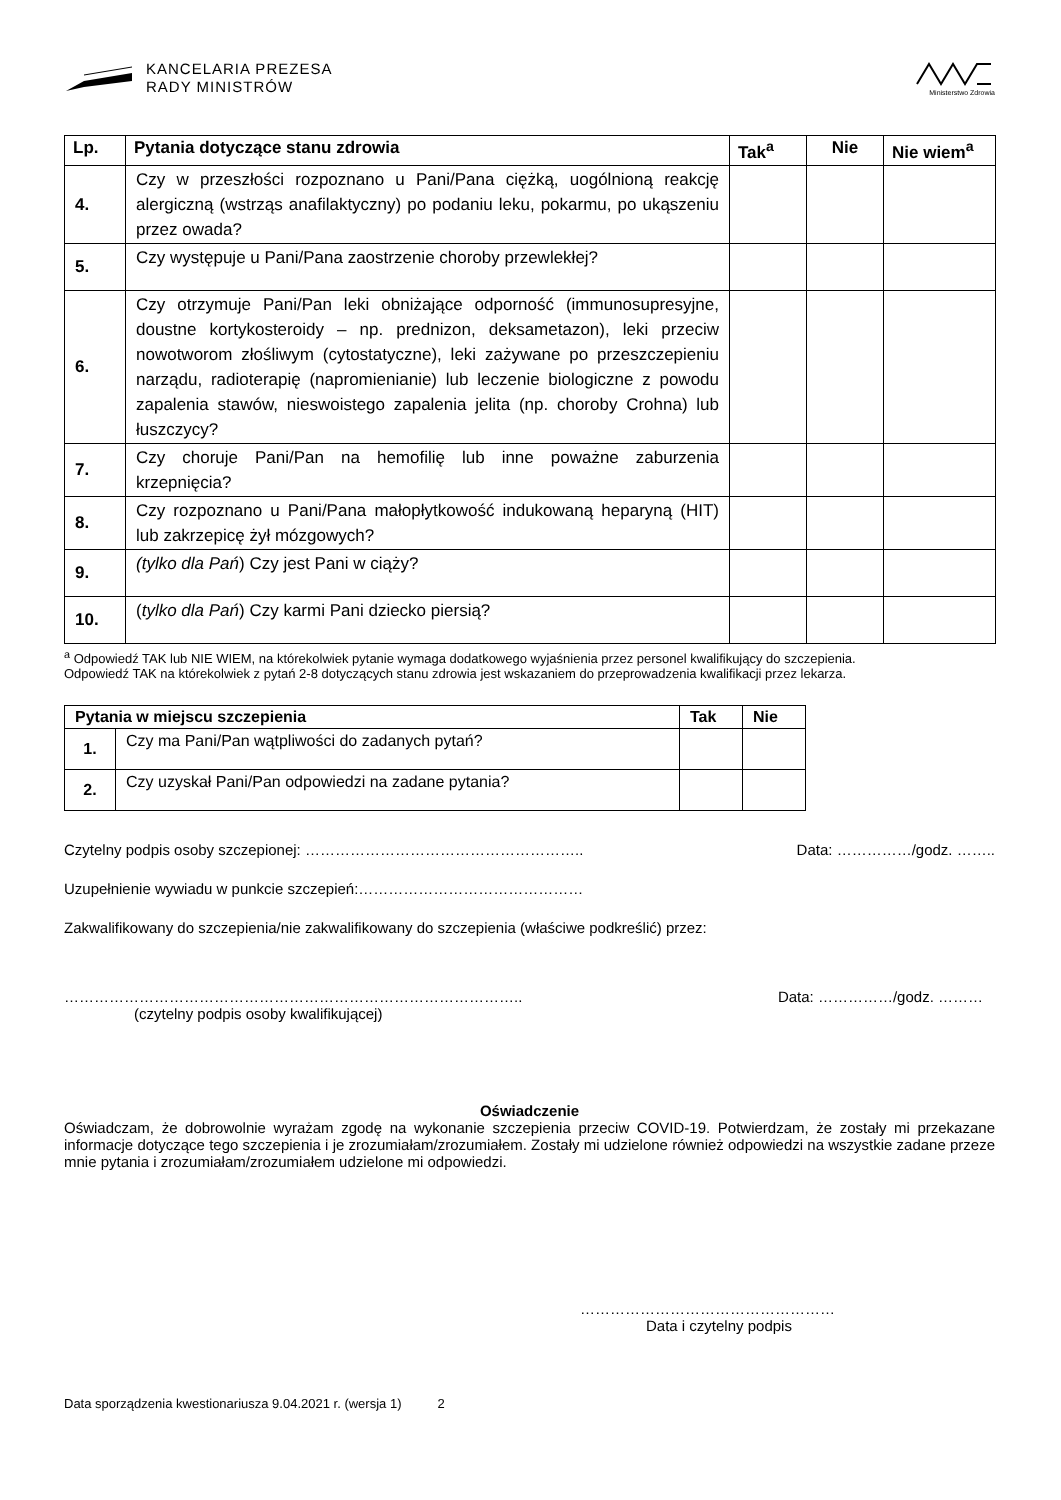KANCELARIA PREZESA
RADY MINISTRÓW
Ministerstwo Zdrowia
| Lp. | Pytania dotyczące stanu zdrowia | Tak<sup>a</sup> | Nie | Nie wiem<sup>a</sup> |
| --- | --- | --- | --- | --- |
| 4. | Czy w przeszłości rozpoznano u Pani/Pana ciężką, uogólnioną reakcję alergiczną (wstrząs anafilaktyczny) po podaniu leku, pokarmu, po ukąszeniu przez owada? | | | |
| 5. | Czy występuje u Pani/Pana zaostrzenie choroby przewlekłej? | | | |
| 6. | Czy otrzymuje Pani/Pan leki obniżające odporność (immunosupresyjne, doustne kortykosteroidy – np. prednizon, deksametazon), leki przeciw nowotworom złośliwym (cytostatyczne), leki zażywane po przeszczepieniu narządu, radioterapię (napromienianie) lub leczenie biologiczne z powodu zapalenia stawów, nieswoistego zapalenia jelita (np. choroby Crohna) lub łuszczycy? | | | |
| 7. | Czy choruje Pani/Pan na hemofilię lub inne poważne zaburzenia krzepnięcia? | | | |
| 8. | Czy rozpoznano u Pani/Pana małopłytkowość indukowaną heparyną (HIT) lub zakrzepicę żył mózgowych? | | | |
| 9. | (tylko dla Pań ) Czy jest Pani w ciąży? | | | |
| 10. | ( tylko dla Pań ) Czy karmi Pani dziecko piersią? | | | |
<sup>a</sup> Odpowiedź TAK lub NIE WIEM, na którekolwiek pytanie wymaga dodatkowego wyjaśnienia przez personel kwalifikujący do szczepienia.
Odpowiedź TAK na którekolwiek z pytań 2-8 dotyczących stanu zdrowia jest wskazaniem do przeprowadzenia kwalifikacji przez lekarza.
| Pytania w miejscu szczepienia | | Tak | Nie |
| --- | --- | --- | --- |
| 1. | Czy ma Pani/Pan wątpliwości do zadanych pytań? | | |
| 2. | Czy uzyskał Pani/Pan odpowiedzi na zadane pytania? | | |
Czytelny podpis osoby szczepionej: ……………………………………………….. Data: ……………/godz. ……..
Uzupełnienie wywiadu w punkcie szczepień:………………………………………
Zakwalifikowany do szczepienia/nie zakwalifikowany do szczepienia (właściwe podkreślić) przez:
……………………………………………………………………………….. Data: ……………/godz. ………
(czytelny podpis osoby kwalifikującej)
Oświadczenie
Oświadczam, że dobrowolnie wyrażam zgodę na wykonanie szczepienia przeciw COVID-19. Potwierdzam, że zostały mi przekazane informacje dotyczące tego szczepienia i je zrozumiałam/zrozumiałem. Zostały mi udzielone również odpowiedzi na wszystkie zadane przeze mnie pytania i zrozumiałam/zrozumiałem udzielone mi odpowiedzi.
……………………………………………
Data i czytelny podpis
Data sporządzenia kwestionariusza 9.04.2021 r. (wersja 1) 2